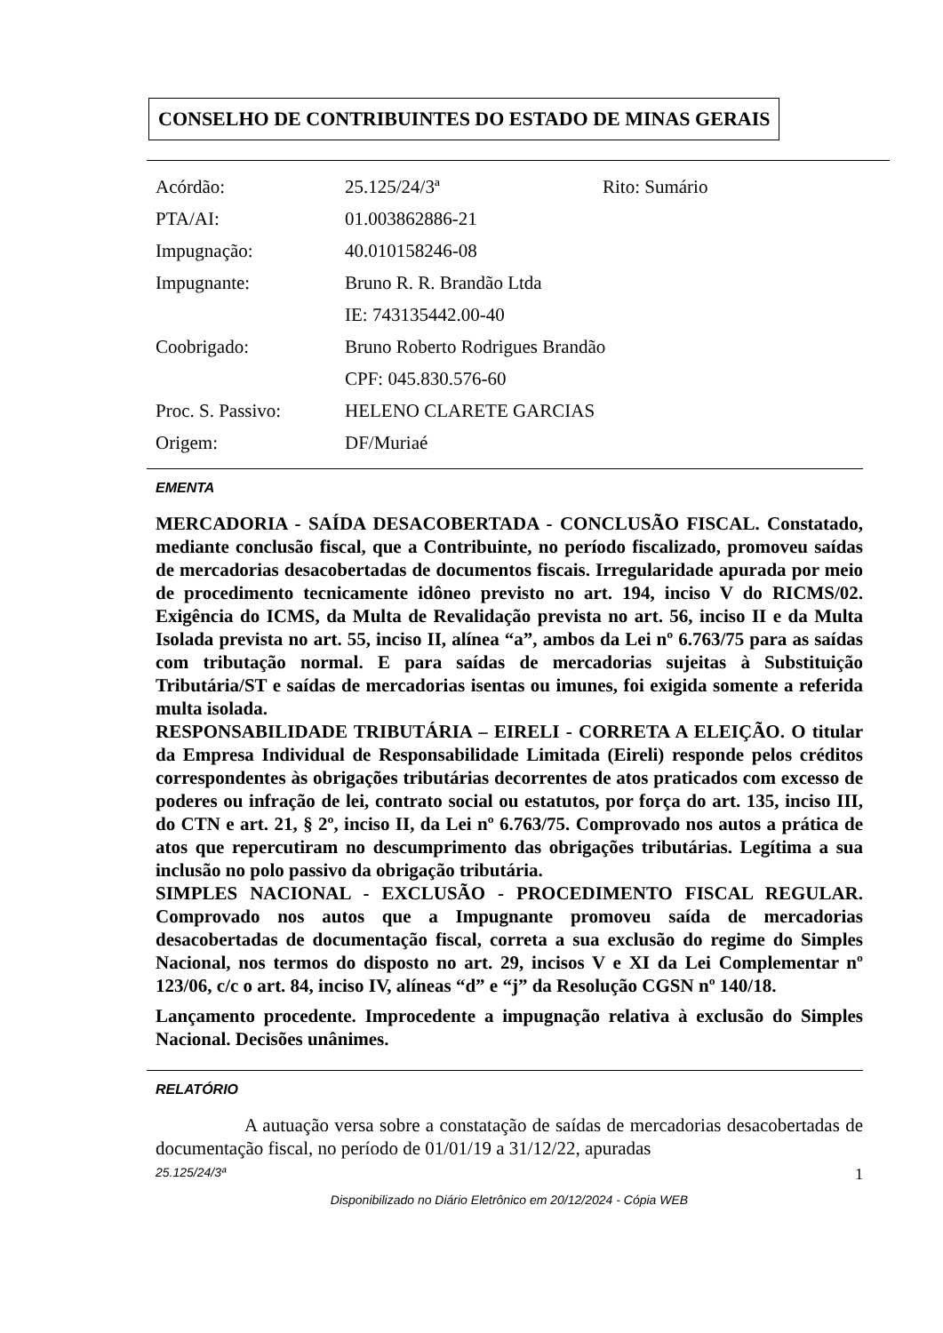CONSELHO DE CONTRIBUINTES DO ESTADO DE MINAS GERAIS
| Acórdão: | 25.125/24/3ª | Rito: Sumário |
| PTA/AI: | 01.003862886-21 | |
| Impugnação: | 40.010158246-08 | |
| Impugnante: | Bruno R. R. Brandão Ltda | |
| | IE: 743135442.00-40 | |
| Coobrigado: | Bruno Roberto Rodrigues Brandão | |
| | CPF: 045.830.576-60 | |
| Proc. S. Passivo: | HELENO CLARETE GARCIAS | |
| Origem: | DF/Muriaé | |
EMENTA
MERCADORIA - SAÍDA DESACOBERTADA - CONCLUSÃO FISCAL. Constatado, mediante conclusão fiscal, que a Contribuinte, no período fiscalizado, promoveu saídas de mercadorias desacobertadas de documentos fiscais. Irregularidade apurada por meio de procedimento tecnicamente idôneo previsto no art. 194, inciso V do RICMS/02. Exigência do ICMS, da Multa de Revalidação prevista no art. 56, inciso II e da Multa Isolada prevista no art. 55, inciso II, alínea “a”, ambos da Lei nº 6.763/75 para as saídas com tributação normal. E para saídas de mercadorias sujeitas à Substituição Tributária/ST e saídas de mercadorias isentas ou imunes, foi exigida somente a referida multa isolada.
RESPONSABILIDADE TRIBUTÁRIA – EIRELI - CORRETA A ELEIÇÃO. O titular da Empresa Individual de Responsabilidade Limitada (Eireli) responde pelos créditos correspondentes às obrigações tributárias decorrentes de atos praticados com excesso de poderes ou infração de lei, contrato social ou estatutos, por força do art. 135, inciso III, do CTN e art. 21, § 2º, inciso II, da Lei nº 6.763/75. Comprovado nos autos a prática de atos que repercutiram no descumprimento das obrigações tributárias. Legítima a sua inclusão no polo passivo da obrigação tributária.
SIMPLES NACIONAL - EXCLUSÃO - PROCEDIMENTO FISCAL REGULAR. Comprovado nos autos que a Impugnante promoveu saída de mercadorias desacobertadas de documentação fiscal, correta a sua exclusão do regime do Simples Nacional, nos termos do disposto no art. 29, incisos V e XI da Lei Complementar nº 123/06, c/c o art. 84, inciso IV, alíneas “d” e “j” da Resolução CGSN nº 140/18.
Lançamento procedente. Improcedente a impugnação relativa à exclusão do Simples Nacional. Decisões unânimes.
RELATÓRIO
A autuação versa sobre a constatação de saídas de mercadorias desacobertadas de documentação fiscal, no período de 01/01/19 a 31/12/22, apuradas
25.125/24/3ª 1
Disponibilizado no Diário Eletrônico em 20/12/2024 - Cópia WEB